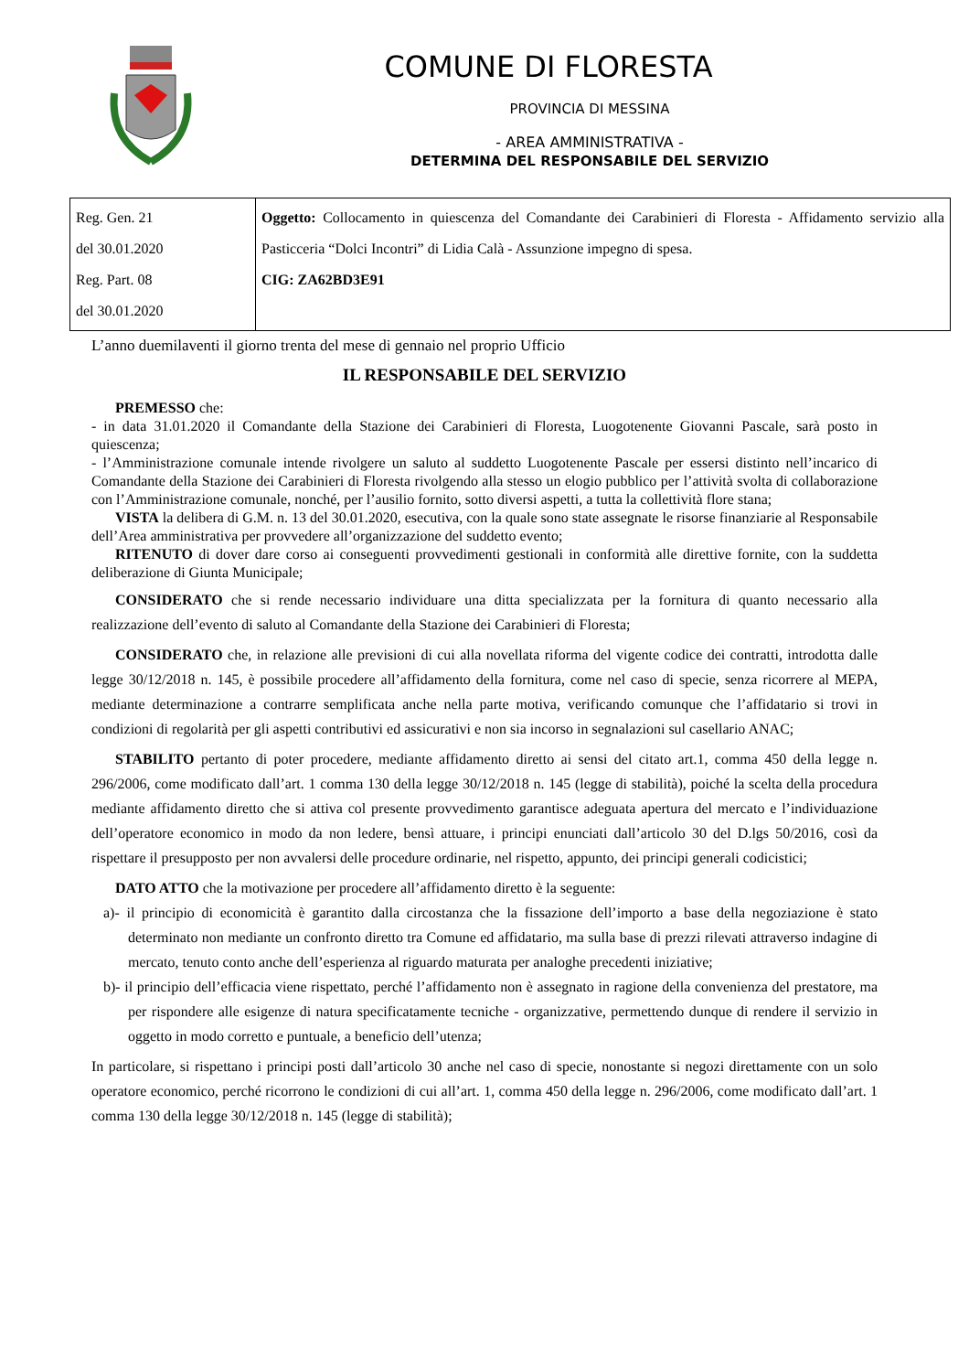COMUNE DI FLORESTA
PROVINCIA DI MESSINA
- AREA AMMINISTRATIVA -
DETERMINA DEL RESPONSABILE DEL SERVIZIO
| Reg. Gen. 21 del 30.01.2020 Reg. Part. 08 del 30.01.2020 | Oggetto: Collocamento in quiescenza del Comandante dei Carabinieri di Floresta - Affidamento servizio alla Pasticceria “Dolci Incontri” di Lidia Calà - Assunzione impegno di spesa. CIG: ZA62BD3E91 |
L’anno duemilaventi il giorno trenta del mese di gennaio nel proprio Ufficio
IL RESPONSABILE DEL SERVIZIO
PREMESSO che:
- in data 31.01.2020 il Comandante della Stazione dei Carabinieri di Floresta, Luogotenente Giovanni Pascale, sarà posto in quiescenza;
- l’Amministrazione comunale intende rivolgere un saluto al suddetto Luogotenente Pascale per essersi distinto nell’incarico di Comandante della Stazione dei Carabinieri di Floresta rivolgendo alla stesso un elogio pubblico per l’attività svolta di collaborazione con l’Amministrazione comunale, nonché, per l’ausilio fornito, sotto diversi aspetti, a tutta la collettività flore stana;
VISTA la delibera di G.M. n. 13 del 30.01.2020, esecutiva, con la quale sono state assegnate le risorse finanziarie al Responsabile dell’Area amministrativa per provvedere all’organizzazione del suddetto evento;
RITENUTO di dover dare corso ai conseguenti provvedimenti gestionali in conformità alle direttive fornite, con la suddetta deliberazione di Giunta Municipale;
CONSIDERATO che si rende necessario individuare una ditta specializzata per la fornitura di quanto necessario alla realizzazione dell’evento di saluto al Comandante della Stazione dei Carabinieri di Floresta;
CONSIDERATO che, in relazione alle previsioni di cui alla novellata riforma del vigente codice dei contratti, introdotta dalle legge 30/12/2018 n. 145, è possibile procedere all’affidamento della fornitura, come nel caso di specie, senza ricorrere al MEPA, mediante determinazione a contrarre semplificata anche nella parte motiva, verificando comunque che l’affidatario si trovi in condizioni di regolarità per gli aspetti contributivi ed assicurativi e non sia incorso in segnalazioni sul casellario ANAC;
STABILITO pertanto di poter procedere, mediante affidamento diretto ai sensi del citato art.1, comma 450 della legge n. 296/2006, come modificato dall’art. 1 comma 130 della legge 30/12/2018 n. 145 (legge di stabilità), poiché la scelta della procedura mediante affidamento diretto che si attiva col presente provvedimento garantisce adeguata apertura del mercato e l’individuazione dell’operatore economico in modo da non ledere, bensì attuare, i principi enunciati dall’articolo 30 del D.lgs 50/2016, così da rispettare il presupposto per non avvalersi delle procedure ordinarie, nel rispetto, appunto, dei principi generali codicistici;
DATO ATTO che la motivazione per procedere all’affidamento diretto è la seguente:
a)- il principio di economicità è garantito dalla circostanza che la fissazione dell’importo a base della negoziazione è stato determinato non mediante un confronto diretto tra Comune ed affidatario, ma sulla base di prezzi rilevati attraverso indagine di mercato, tenuto conto anche dell’esperienza al riguardo maturata per analoghe precedenti iniziative;
b)- il principio dell’efficacia viene rispettato, perché l’affidamento non è assegnato in ragione della convenienza del prestatore, ma per rispondere alle esigenze di natura specificatamente tecniche - organizzative, permettendo dunque di rendere il servizio in oggetto in modo corretto e puntuale, a beneficio dell’utenza;
In particolare, si rispettano i principi posti dall’articolo 30 anche nel caso di specie, nonostante si negozi direttamente con un solo operatore economico, perché ricorrono le condizioni di cui all’art. 1, comma 450 della legge n. 296/2006, come modificato dall’art. 1 comma 130 della legge 30/12/2018 n. 145 (legge di stabilità);